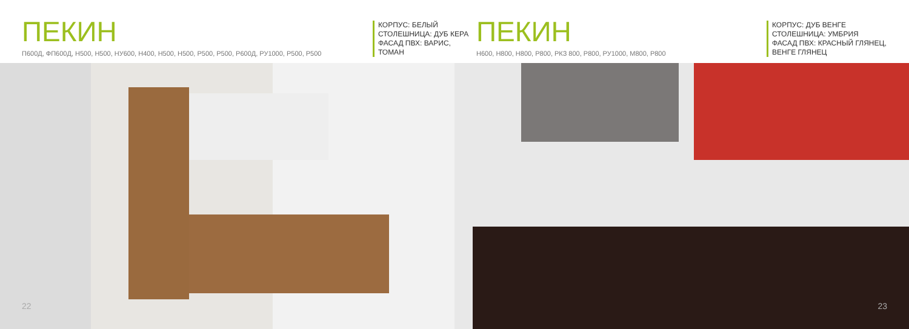ПЕКИН
П600Д, ФП600Д, Н500, Н500, НУ600, Н400, Н500, Н500, Р500, Р500, Р600Д, РУ1000, Р500, Р500
КОРПУС: БЕЛЫЙ
СТОЛЕШНИЦА: ДУБ КЕРА
ФАСАД ПВХ: ВАРИС, ТОМАН
22
ПЕКИН
Н600, Н800, Н800, Р800, РКЗ 800, Р800, РУ1000, М800, Р800
КОРПУС: ДУБ ВЕНГЕ
СТОЛЕШНИЦА: УМБРИЯ
ФАСАД ПВХ: КРАСНЫЙ ГЛЯНЕЦ, ВЕНГЕ ГЛЯНЕЦ
23